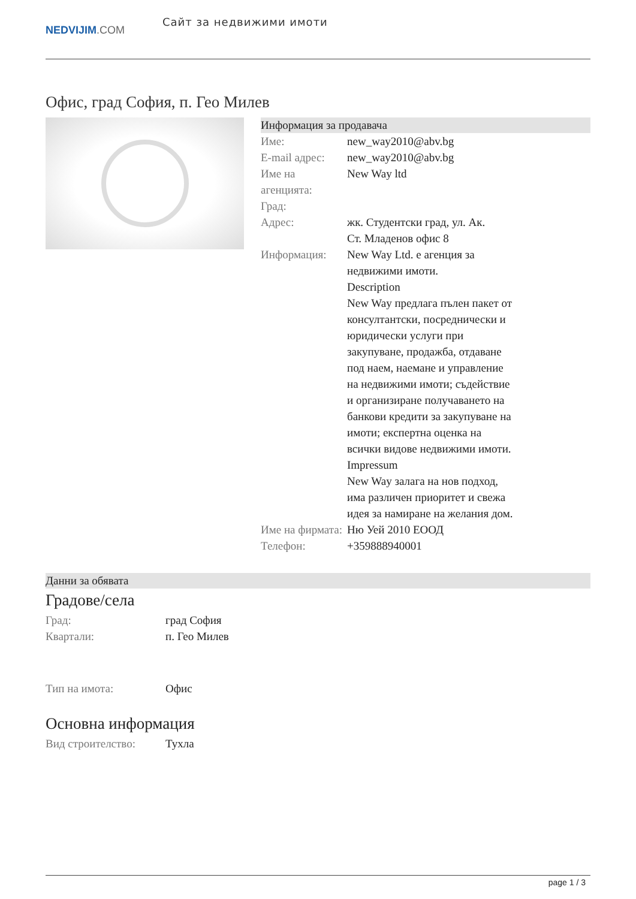NEDVIJIM.COM
Сайт за недвижими имоти
Офис, град София, п. Гео Милев
Информация за продавача
| Име: | new_way2010@abv.bg |
| E-mail адрес: | new_way2010@abv.bg |
| Име на агенцията: | New Way ltd |
| Град: | |
| Адрес: | жк. Студентски град, ул. Ак. Ст. Младенов офис 8 |
| Информация: | New Way Ltd. е агенция за недвижими имоти. Description New Way предлага пълен пакет от консултантски, посреднически и юридически услуги при закупуване, продажба, отдаване под наем, наемане и управление на недвижими имоти; съдействие и организиране получаването на банкови кредити за закупуване на имоти; експертна оценка на всички видове недвижими имоти. Impressum New Way залага на нов подход, има различен приоритет и свежа идея за намиране на желания дом. |
| Име на фирмата: | Ню Уей 2010 ЕООД |
| Телефон: | +359888940001 |
Данни за обявата
Градове/села
| Град: | град София |
| Квартали: | п. Гео Милев |
| Тип на имота: | Офис |
Основна информация
| Вид строителство: | Тухла |
page 1 / 3